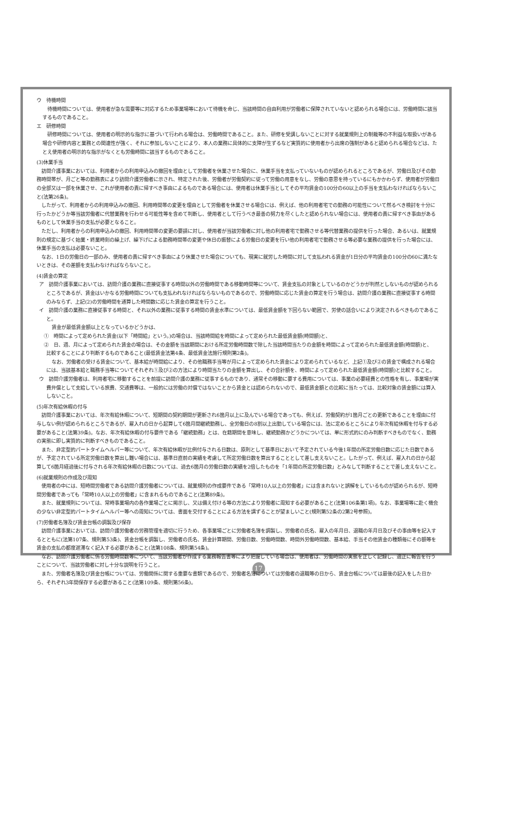ウ　待機時間
待機時間については、使用者が急な需要等に対応するため事業場等において待機を命じ、当該時間の自由利用が労働者に保障されていないと認められる場合には、労働時間に該当するものであること。
エ　研修時間
研修時間については、使用者の明示的な指示に基づいて行われる場合は、労働時間であること。また、研修を受講しないことに対する就業規則上の制裁等の不利益な取扱いがある場合や研修内容と業務との関連性が強く、それに参加しないことにより、本人の業務に具体的に支障が生ずるなど実質的に使用者から出席の強制があると認められる場合などは、たとえ使用者の明示的な指示がなくとも労働時間に該当するものであること。
(3)休業手当
訪問介護事業においては、利用者からの利用申込みの撤回を理由として労働者を休業させた場合に、休業手当を支払っていないものが認められるところであるが、労働日及びその勤務時間帯が、月ごと等の勤務表により訪問介護労働者に示され、特定された後、労働者が労働契約に従って労働の用意をなし、労働の意思を持っているにもかかわらず、使用者が労働日の全部又は一部を休業させ、これが使用者の責に帰すべき事由によるものである場合には、使用者は休業手当としてその平均賃金の100分の60以上の手当を支払わなければならないこと(法第26条)。
したがって、利用者からの利用申込みの撤回、利用時間帯の変更を理由として労働者を休業させる場合には、例えば、他の利用者宅での勤務の可能性について然るべき検討を十分に行ったかどうか等当該労働者に代替業務を行わせる可能性等を含めて判断し、使用者として行うべき最善の努力を尽くしたと認められない場合には、使用者の責に帰すべき事由があるものとして休業手当の支払が必要となること。
ただし、利用者からの利用申込みの撤回、利用時間帯の変更の要請に対し、使用者が当該労働者に対し他の利用者宅で勤務させる等代替業務の提供を行った場合、あるいは、就業規則の規定に基づく始業・終業時刻の繰上げ、繰下げによる勤務時間帯の変更や休日の振替による労働日の変更を行い他の利用者宅で勤務させる等必要な業務の提供を行った場合には、休業手当の支払は必要ないこと。
なお、1日の労働日の一部のみ、使用者の責に帰すべき事由により休業させた場合についても、現実に就労した時間に対して支払われる賃金が1日分の平均賃金の100分の60に満たないときは、その差額を支払わなければならないこと。
(4)賃金の算定
ア　訪問介護事業においては、訪問介護の業務に直接従事する時間以外の労働時間である移動時間等について、賃金支払の対象としているのかどうかが判然としないものが認められるところであるが、賃金はいかなる労働時間についても支払われなければならないものであるので、労働時間に応じた賃金の算定を行う場合は、訪問介護の業務に直接従事する時間のみならず、上記(2)の労働時間を通算した時間数に応じた賃金の算定を行うこと。
イ　訪問介護の業務に直接従事する時間と、それ以外の業務に従事する時間の賃金水準については、最低賃金額を下回らない範囲で、労使の話合いにより決定されるべきものであること。
賃金が最低賃金額以上となっているかどうかは、
①　時間によって定められた賃金(以下「時間給」という。)の場合は、当該時間給を時間によって定められた最低賃金額(時間額)と、
②　日、週、月によって定められた賃金の場合は、その金額を当該期間における所定労働時間数で除した当該時間当たりの金額を時間によって定められた最低賃金額(時間額)と、
比較することにより判断するものであること(最低賃金法第4条、最低賃金法施行規則第2条)。
なお、労働者の受ける賃金について、基本給が時間給により、その他職務手当等が月によって定められた賃金により定められているなど、上記①及び②の賃金で構成される場合には、当該基本給と職務手当等についてそれぞれ①及び②の方法により時間当たりの金額を算出し、その合計額を、時間によって定められた最低賃金額(時間額)と比較すること。
ウ　訪問介護労働者は、利用者宅に移動することを前提に訪問介護の業務に従事するものであり、通常その移動に要する費用については、事業の必要経費との性格を有し、事業場が実費弁償として支給している旅費、交通費等は、一般的には労働の対償ではないことから賃金とは認められないので、最低賃金額との比較に当たっては、比較対象の賃金額には算入しないこと。
(5)年次有給休暇の付与
訪問介護事業においては、年次有給休暇について、短期間の契約期間が更新され6箇月以上に及んでいる場合であっても、例えば、労働契約が1箇月ごとの更新であることを理由に付与しない例が認められるところであるが、雇入れの日から起算して6箇月間継続勤務し、全労働日の8割以上出勤している場合には、法に定めるところにより年次有給休暇を付与する必要があること(法第39条)。なお、年次有給休暇の付与要件である「継続勤務」とは、在籍期間を意味し、継続勤務かどうかについては、単に形式的にのみ判断すべきものでなく、勤務の実態に即し実質的に判断すべきものであること。
また、非定型的パートタイムヘルパー等について、年次有給休暇が比例付与される日数は、原則として基準日において予定されている今後1年間の所定労働日数に応じた日数であるが、予定されている所定労働日数を算出し難い場合には、基準日直前の実績を考慮して所定労働日数を算出することとして差し支えないこと。したがって、例えば、雇入れの日から起算して6箇月経過後に付与される年次有給休暇の日数については、過去6箇月の労働日数の実績を2倍したものを「1年間の所定労働日数」とみなして判断することで差し支えないこと。
(6)就業規則の作成及び周知
使用者の中には、短時間労働者である訪問介護労働者については、就業規則の作成要件である「常時10人以上の労働者」には含まれないと誤解をしているものが認められるが、短時間労働者であっても「常時10人以上の労働者」に含まれるものであること(法第89条)。
また、就業規則については、常時事業場内の各作業場ごとに掲示し、又は備え付ける等の方法により労働者に周知する必要があること(法第106条第1項)。なお、事業場等に赴く機会の少ない非定型的パートタイムヘルパー等への周知については、書面を交付することによる方法を講ずることが望ましいこと(規則第52条の2第2号参照)。
(7)労働者名簿及び賃金台帳の調製及び保存
訪問介護事業においては、訪問介護労働者の労務管理を適切に行うため、各事業場ごとに労働者名簿を調製し、労働者の氏名、雇入の年月日、退職の年月日及びその事由等を記入するとともに(法第107条、規則第53条)、賃金台帳を調製し、労働者の氏名、賃金計算期間、労働日数、労働時間数、時間外労働時間数、基本給、手当その他賃金の種類毎にその額等を賃金の支払の都度遅滞なく記入する必要があること(法第108条、規則第54条)。
なお、訪問介護労働者に係る労働時間数等について、当該労働者が作成する業務報告書等により把握している場合は、使用者は、労働時間の実態を正しく記録し、適正に報告を行うことについて、当該労働者に対し十分な説明を行うこと。
また、労働者名簿及び賃金台帳については、労働関係に関する重要な書類であるので、労働者名簿については労働者の退職等の日から、賃金台帳については最後の記入をした日から、それぞれ3年間保存する必要があること(法第109条、規則第56条)。
17